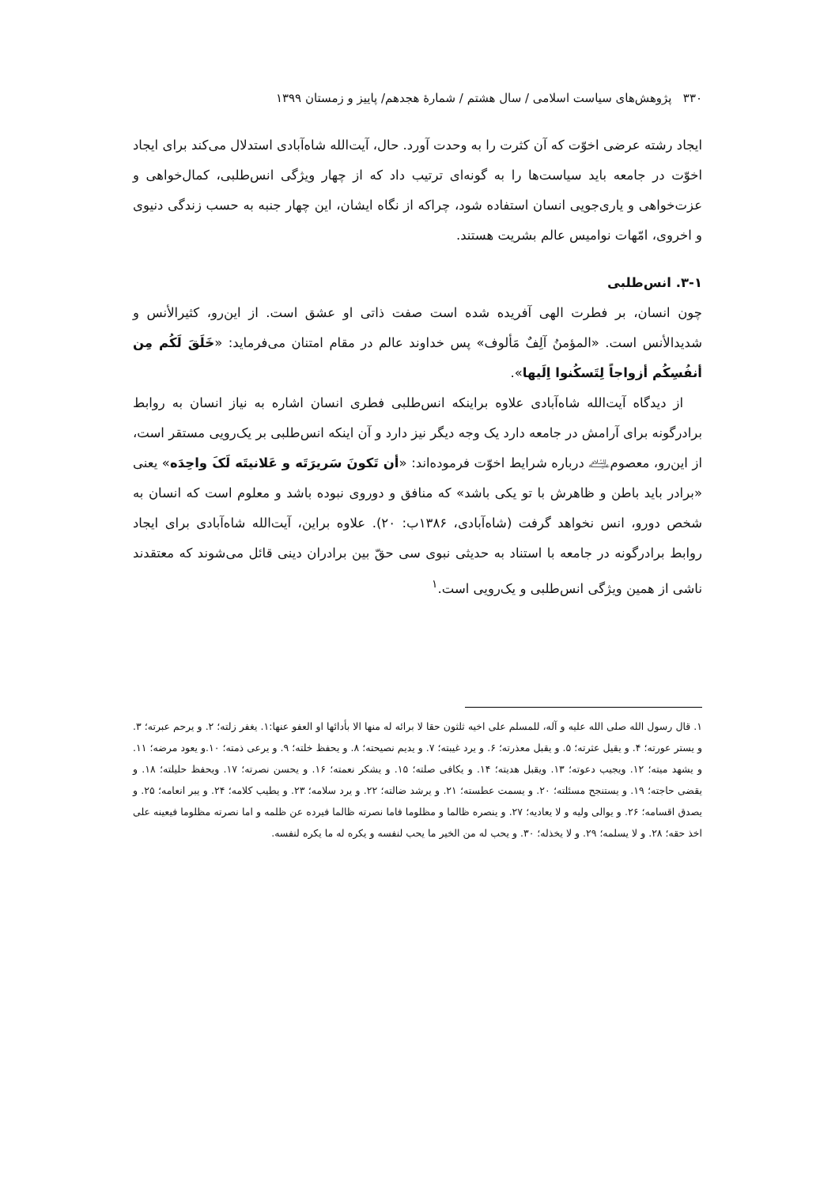۳۳۰ پژوهش‌های سیاست اسلامی / سال هشتم / شمارهٔ هجدهم/ پاییز و زمستان ۱۳۹۹
ایجاد رشته عرضی اخوّت که آن کثرت را به وحدت آورد. حال، آیت‌الله شاه‌آبادی استدلال می‌کند برای ایجاد اخوّت در جامعه باید سیاست‌ها را به گونه‌ای ترتیب داد که از چهار ویژگی انس‌طلبی، کمال‌خواهی و عزت‌خواهی و یاری‌جویی انسان استفاده شود، چراکه از نگاه ایشان، این چهار جنبه به حسب زندگی دنیوی و اخروی، امّهات نوامیس عالم بشریت هستند.
۳-۱. انس‌طلبی
چون انسان، بر فطرت الهی آفریده شده است صفت ذاتی او عشق است. از این‌رو، کثیرالأنس و شدیدالأنس است. «المؤمنُ آلِفٌ مَألوف» پس خداوند عالم در مقام امتنان می‌فرماید: «خَلَقَ لَكُم مِن أنفُسِكُم أزواجاً لِتَسكُنوا اِلَيها».
از دیدگاه آیت‌الله شاه‌آبادی علاوه براینکه انس‌طلبی فطری انسان اشاره به نیاز انسان به روابط برادرگونه برای آرامش در جامعه دارد یک وجه دیگر نیز دارد و آن اینکه انس‌طلبی بر یک‌رویی مستقر است، از این‌رو، معصوم﵇ درباره شرایط اخوّت فرموده‌اند: «أن تَكونَ سَريرَتَه و عَلانيتَه لَکَ واحِدَه» یعنی «برادر باید باطن و ظاهرش با تو یکی باشد» که منافق و دوروی نبوده باشد و معلوم است که انسان به شخص دورو، انس نخواهد گرفت (شاه‌آبادی، ۱۳۸۶ب: ۲۰). علاوه براین، آیت‌الله شاه‌آبادی برای ایجاد روابط برادرگونه در جامعه با استناد به حدیثی نبوی سی حقّ بین برادران دینی قائل می‌شوند که معتقدند ناشی از همین ویژگی انس‌طلبی و یک‌رویی است.<sup>۱</sup>
۱. قال رسول الله صلی الله علیه و آله، للمسلم علی اخیه ثلثون حقا لا برائه له منها الا بأدائها او العفو عنها:۱. یغفر زلته؛ ۲. و یرحم عبرته؛ ۳. و یستر عورته؛ ۴. و یقیل عثرته؛ ۵. و یقبل معذرته؛ ۶. و یرد غیبته؛ ۷. و یدیم نصیحته؛ ۸. و یحفظ خلته؛ ۹. و یرعی ذمته؛ ۱۰.و یعود مرضه؛ ۱۱. و یشهد میته؛ ۱۲. ویجیب دعوته؛ ۱۳. ویقبل هدیته؛ ۱۴. و یکافی صلته؛ ۱۵. و یشکر نعمته؛ ۱۶. و یحسن نصرته؛ ۱۷. ویحفظ حلیلته؛ ۱۸. و یقضی حاجته؛ ۱۹. و یستنجح مسئلته؛ ۲۰. و یسمت عطسته؛ ۲۱. و یرشد ضالته؛ ۲۲. و یرد سلامه؛ ۲۳. و یطیب کلامه؛ ۲۴. و یبر انعامه؛ ۲۵. و یصدق اقسامه؛ ۲۶. و یوالی ولیه و لا یعادیه؛ ۲۷. و ینصره ظالما و مظلوما فاما نصرته ظالما فیرده عن ظلمه و اما نصرته مظلوما فیعینه علی اخذ حقه؛ ۲۸. و لا یسلمه؛ ۲۹. و لا یخذله؛ ۳۰. و یحب له من الخیر ما یحب لنفسه و یکره له ما یکره لنفسه.